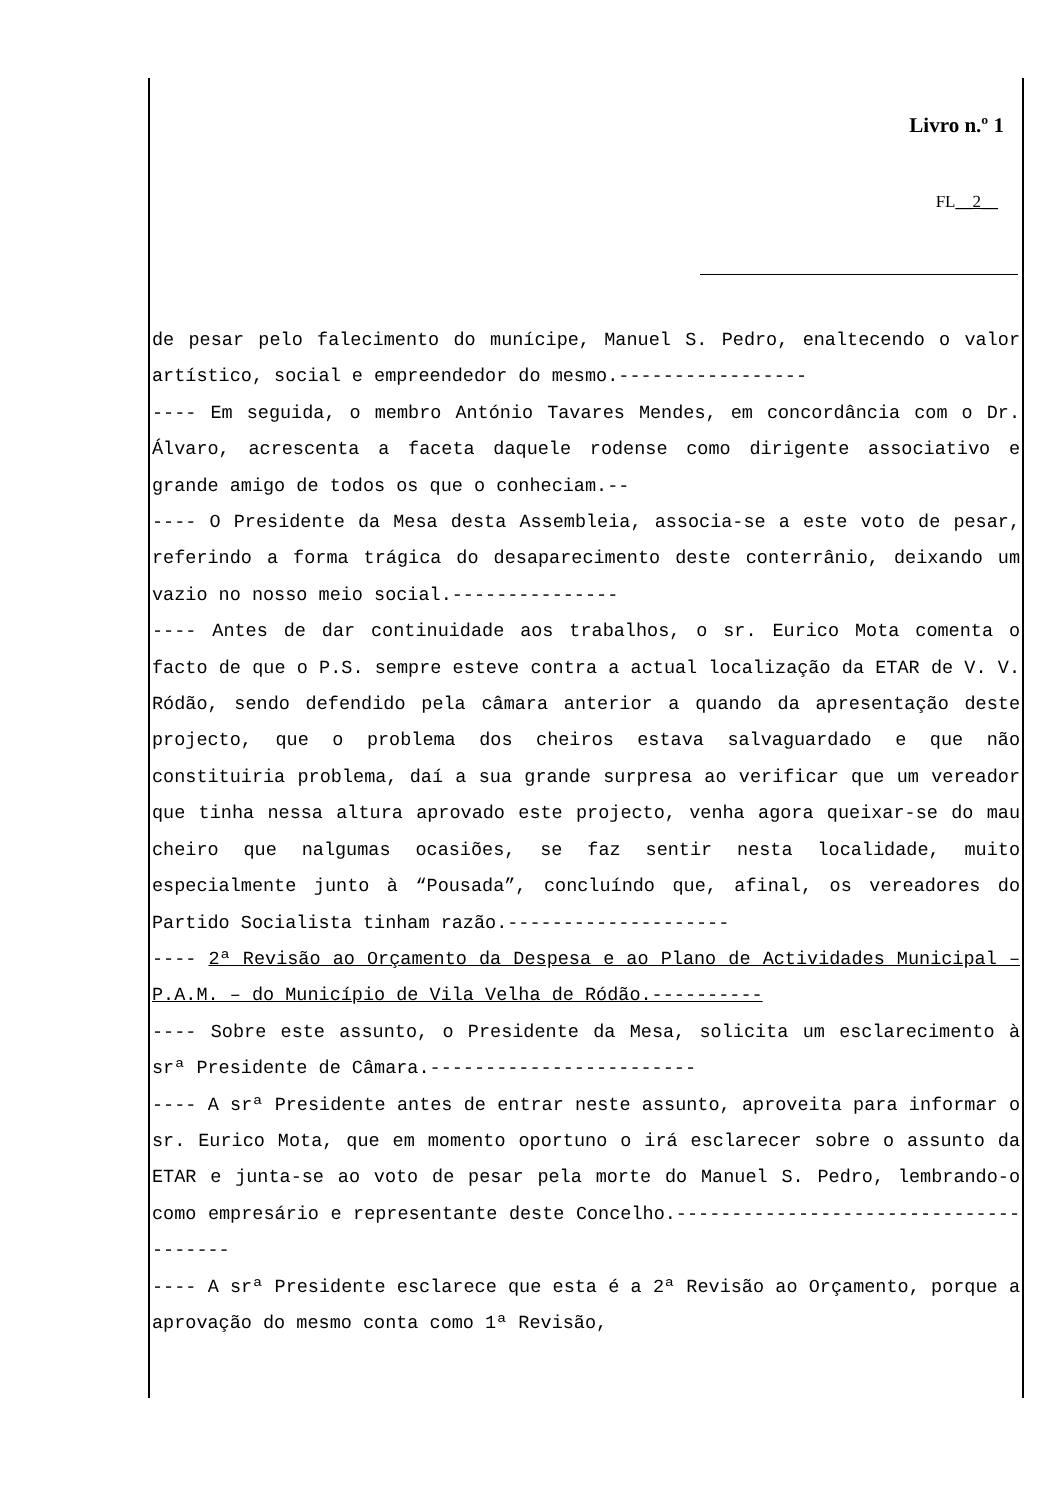Livro n.º 1
FL__2__
de pesar pelo falecimento do munícipe, Manuel S. Pedro, enaltecendo o valor artístico, social e empreendedor do mesmo.-----------------
---- Em seguida, o membro António Tavares Mendes, em concordância com o Dr. Álvaro, acrescenta a faceta daquele rodense como dirigente associativo e grande amigo de todos os que o conheciam.--
---- O Presidente da Mesa desta Assembleia, associa-se a este voto de pesar, referindo a forma trágica do desaparecimento deste conterrânio, deixando um vazio no nosso meio social.---------------
---- Antes de dar continuidade aos trabalhos, o sr. Eurico Mota comenta o facto de que o P.S. sempre esteve contra a actual localização da ETAR de V. V. Ródão, sendo defendido pela câmara anterior a quando da apresentação deste projecto, que o problema dos cheiros estava salvaguardado e que não constituiria problema, daí a sua grande surpresa ao verificar que um vereador que tinha nessa altura aprovado este projecto, venha agora queixar-se do mau cheiro que nalgumas ocasiões, se faz sentir nesta localidade, muito especialmente junto à “Pousada”, concluíndo que, afinal, os vereadores do Partido Socialista tinham razão.--------------------
---- 2ª Revisão ao Orçamento da Despesa e ao Plano de Actividades Municipal – P.A.M. – do Município de Vila Velha de Ródão.----------
---- Sobre este assunto, o Presidente da Mesa, solicita um esclarecimento à srª Presidente de Câmara.------------------------
---- A srª Presidente antes de entrar neste assunto, aproveita para informar o sr. Eurico Mota, que em momento oportuno o irá esclarecer sobre o assunto da ETAR e junta-se ao voto de pesar pela morte do Manuel S. Pedro, lembrando-o como empresário e representante deste Concelho.--------------------------------------
---- A srª Presidente esclarece que esta é a 2ª Revisão ao Orçamento, porque a aprovação do mesmo conta como 1ª Revisão,